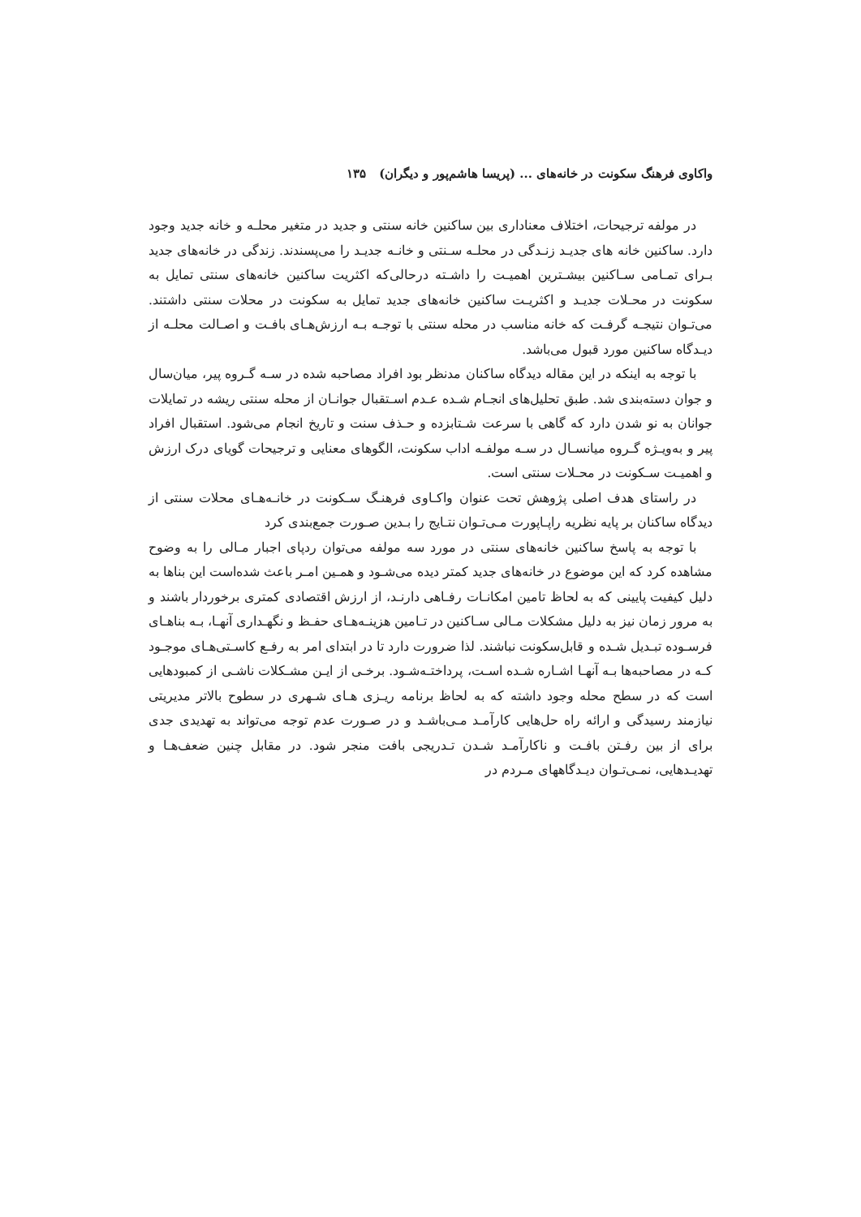واکاوی فرهنگ سکونت در خانه‌های ... (پریسا هاشم‌پور و دیگران) ۱۳۵
در مولفه ترجیحات، اختلاف معناداری بین ساکنین خانه سنتی و جدید در متغیر محلـه و خانه جدید وجود دارد. ساکنین خانه های جدیـد زنـدگی در محلـه سـنتی و خانـه جدیـد را می‌پسندند. زندگی در خانه‌های جدید بـرای تمـامی سـاکنین بیشـترین اهمیـت را داشـته درحالی‌که اکثریت ساکنین خانه‌های سنتی تمایل به سکونت در محـلات جدیـد و اکثریـت ساکنین خانه‌های جدید تمایل به سکونت در محلات سنتی داشتند. می‌تـوان نتیجـه گرفـت که خانه مناسب در محله سنتی با توجـه بـه ارزش‌هـای بافـت و اصـالت محلـه از دیـدگاه ساکنین مورد قبول می‌باشد.
با توجه به اینکه در این مقاله دیدگاه ساکنان مدنظر بود افراد مصاحبه شده در سـه گـروه پیر، میان‌سال و جوان دسته‌بندی شد. طبق تحلیل‌های انجـام شـده عـدم اسـتقبال جوانـان از محله سنتی ریشه در تمایلات جوانان به نو شدن دارد که گاهی با سرعت شـتابزده و حـذف سنت و تاریخ انجام می‌شود. استقبال افراد پیر و به‌ویـژه گـروه میانسـال در سـه مولفـه اداب سکونت، الگوهای معنایی و ترجیحات گویای درک ارزش و اهمیـت سـکونت در محـلات سنتی است.
در راستای هدف اصلی پژوهش تحت عنوان واکـاوی فرهنـگ سـکونت در خانـه‌هـای محلات سنتی از دیدگاه ساکنان بر پایه نظریه راپـاپورت مـی‌تـوان نتـایج را بـدین صـورت جمع‌بندی کرد
با توجه به پاسخ ساکنین خانه‌های سنتی در مورد سه مولفه می‌توان ردپای اجبار مـالی را به وضوح مشاهده کرد که این موضوع در خانه‌های جدید کمتر دیده می‌شـود و همـین امـر باعث شده‌است این بناها به دلیل کیفیت پایینی که به لحاظ تامین امکانـات رفـاهی دارنـد، از ارزش اقتصادی کمتری برخوردار باشند و به مرور زمان نیز به دلیل مشکلات مـالی سـاکنین در تـامین هزینـه‌هـای حفـظ و نگهـداری آنهـا، بـه بناهـای فرسـوده تبـدیل شـده و قابل‌سکونت نباشند. لذا ضرورت دارد تا در ابتدای امر به رفـع کاسـتی‌هـای موجـود کـه در مصاحبه‌ها بـه آنهـا اشـاره شـده اسـت، پرداختـه‌شـود. برخـی از ایـن مشـکلات ناشـی از کمبودهایی است که در سطح محله وجود داشته که به لحاظ برنامه ریـزی هـای شـهری در سطوح بالاتر مدیریتی نیازمند رسیدگی و ارائه راه حل‌هایی کارآمـد مـی‌باشـد و در صـورت عدم توجه می‌تواند به تهدیدی جدی برای از بین رفـتن بافـت و ناکارآمـد شـدن تـدریجی بافت منجر شود. در مقابل چنین ضعف‌هـا و تهدیـدهایی، نمـی‌تـوان دیـدگاههای مـردم در